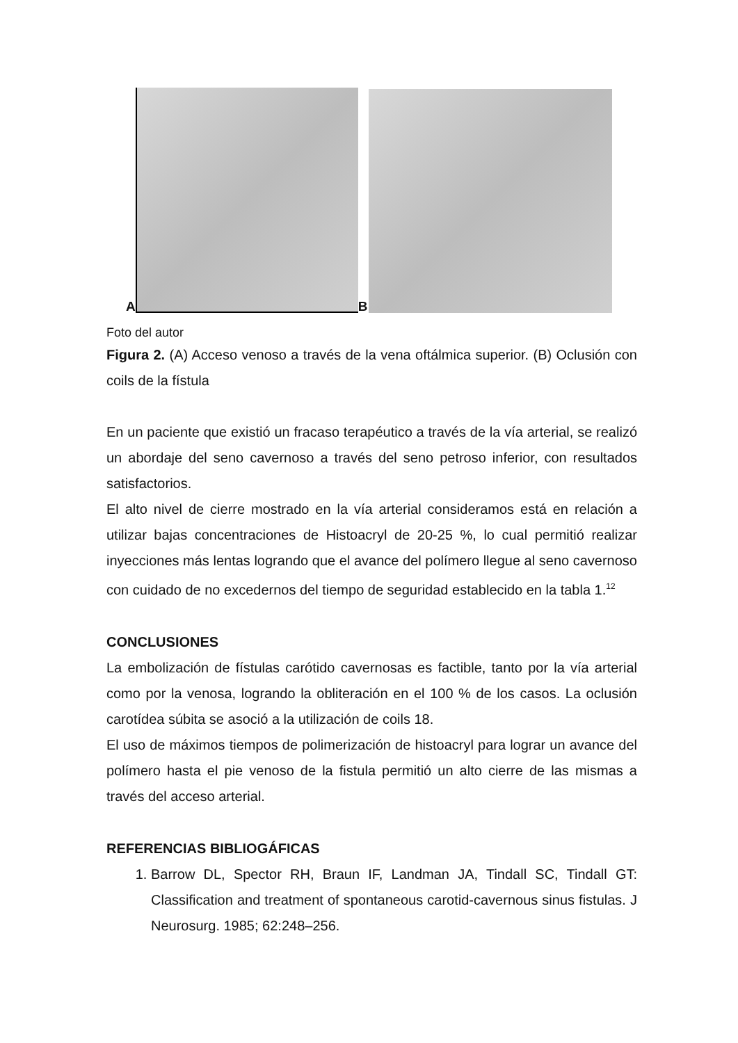A
B
Foto del autor
Figura 2. (A) Acceso venoso a través de la vena oftálmica superior. (B) Oclusión con coils de la fístula
En un paciente que existió un fracaso terapéutico a través de la vía arterial, se realizó un abordaje del seno cavernoso a través del seno petroso inferior, con resultados satisfactorios.
El alto nivel de cierre mostrado en la vía arterial consideramos está en relación a utilizar bajas concentraciones de Histoacryl de 20-25 %, lo cual permitió realizar inyecciones más lentas logrando que el avance del polímero llegue al seno cavernoso con cuidado de no excedernos del tiempo de seguridad establecido en la tabla 1.<sup>12</sup>
CONCLUSIONES
La embolización de fístulas carótido cavernosas es factible, tanto por la vía arterial como por la venosa, logrando la obliteración en el 100 % de los casos. La oclusión carotídea súbita se asoció a la utilización de coils 18.
El uso de máximos tiempos de polimerización de histoacryl para lograr un avance del polímero hasta el pie venoso de la fistula permitió un alto cierre de las mismas a través del acceso arterial.
REFERENCIAS BIBLIOGÁFICAS
1. Barrow DL, Spector RH, Braun IF, Landman JA, Tindall SC, Tindall GT: Classification and treatment of spontaneous carotid-cavernous sinus fistulas. J Neurosurg. 1985; 62:248–256.